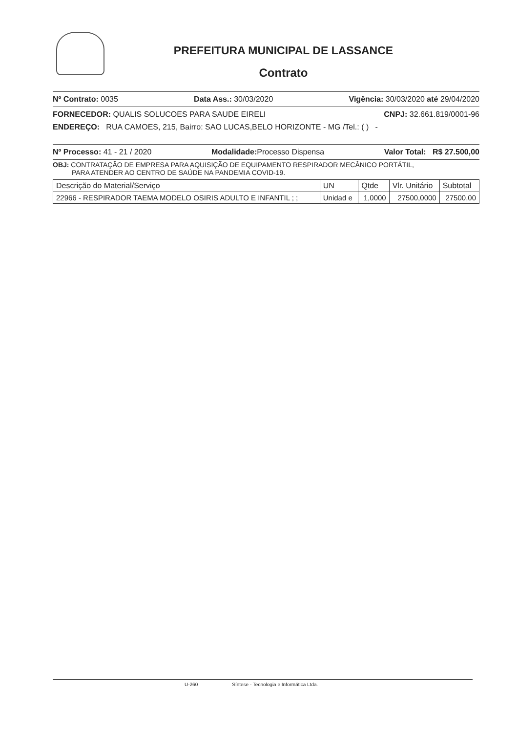PREFEITURA MUNICIPAL DE LASSANCE
Contrato
Nº Contrato: 0035 Data Ass.: 30/03/2020 Vigência: 30/03/2020 até 29/04/2020
FORNECEDOR: QUALIS SOLUCOES PARA SAUDE EIRELI CNPJ: 32.661.819/0001-96
ENDEREÇO: RUA CAMOES, 215, Bairro: SAO LUCAS,BELO HORIZONTE - MG /Tel.: ( ) -
Nº Processo: 41 - 21 / 2020 Modalidade: Processo Dispensa Valor Total: R$ 27.500,00
OBJ: CONTRATAÇÃO DE EMPRESA PARA AQUISIÇÃO DE EQUIPAMENTO RESPIRADOR MECÂNICO PORTÁTIL,
PARA ATENDER AO CENTRO DE SAÚDE NA PANDEMIA COVID-19.
| Descrição do Material/Serviço | UN | Qtde | Vlr. Unitário | Subtotal |
| --- | --- | --- | --- | --- |
| 22966 - RESPIRADOR TAEMA MODELO OSIRIS ADULTO E INFANTIL ; ; | Unidad e | 1,0000 | 27500,0000 | 27500,00 |
U-260 Síntese - Tecnologia e Informática Ltda.